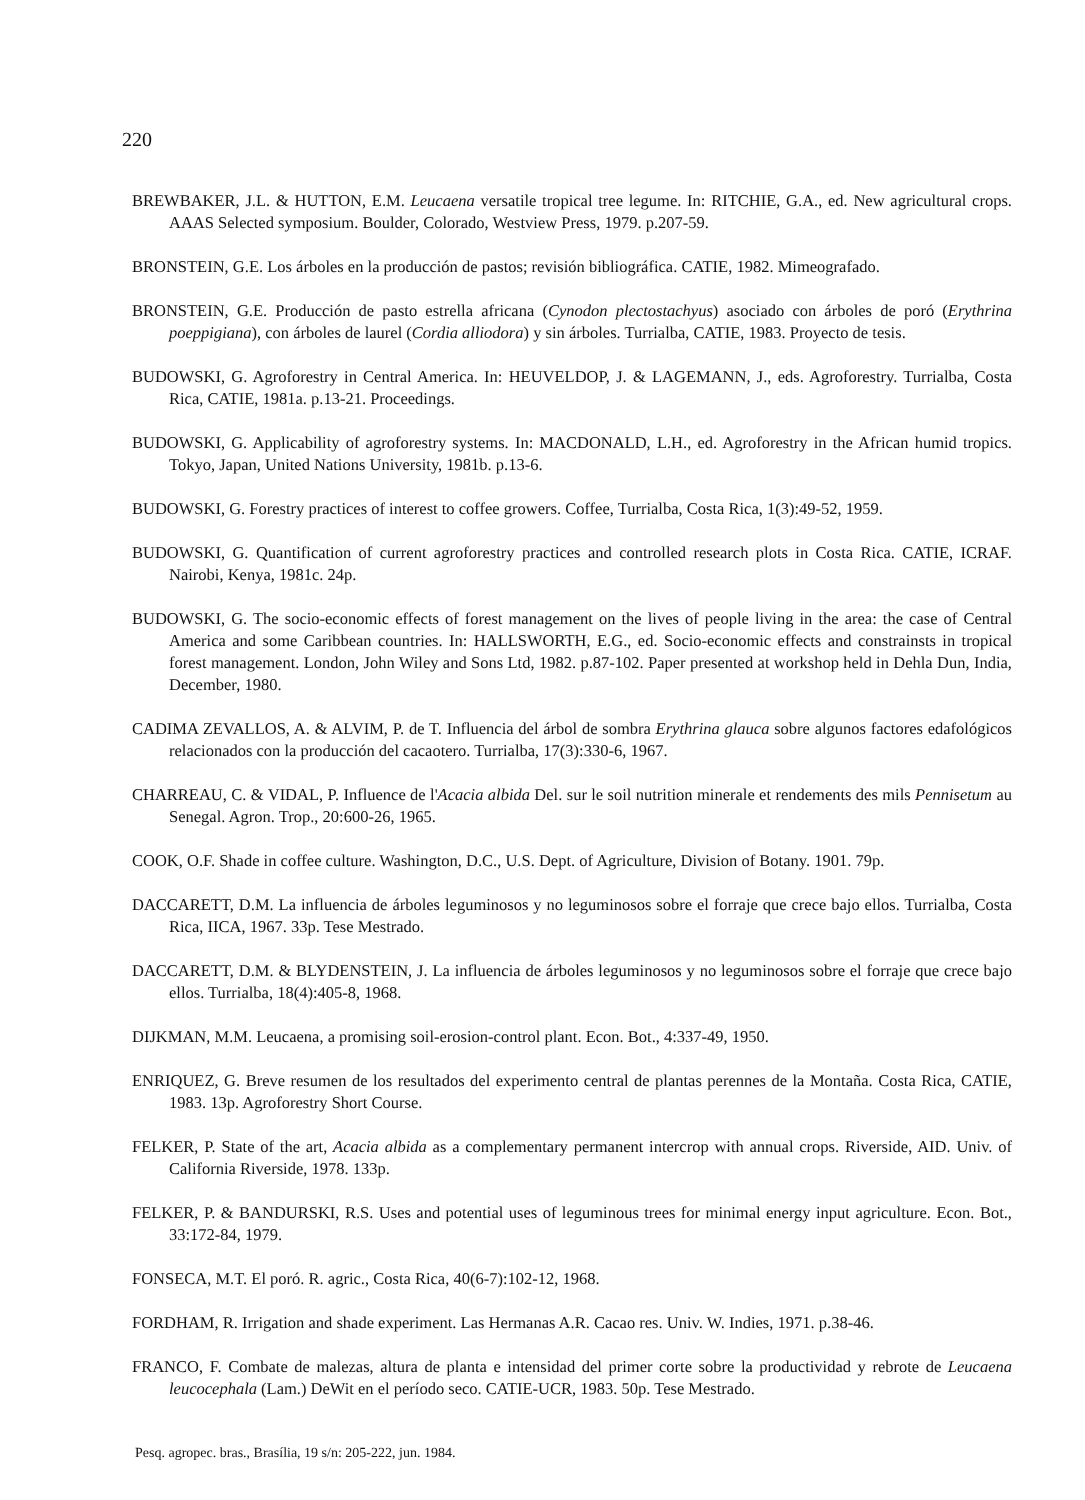220
BREWBAKER, J.L. & HUTTON, E.M. Leucaena versatile tropical tree legume. In: RITCHIE, G.A., ed. New agricultural crops. AAAS Selected symposium. Boulder, Colorado, Westview Press, 1979. p.207-59.
BRONSTEIN, G.E. Los árboles en la producción de pastos; revisión bibliográfica. CATIE, 1982. Mimeografado.
BRONSTEIN, G.E. Producción de pasto estrella africana (Cynodon plectostachyus) asociado con árboles de poró (Erythrina poeppigiana), con árboles de laurel (Cordia alliodora) y sin árboles. Turrialba, CATIE, 1983. Proyecto de tesis.
BUDOWSKI, G. Agroforestry in Central America. In: HEUVELDOP, J. & LAGEMANN, J., eds. Agroforestry. Turrialba, Costa Rica, CATIE, 1981a. p.13-21. Proceedings.
BUDOWSKI, G. Applicability of agroforestry systems. In: MACDONALD, L.H., ed. Agroforestry in the African humid tropics. Tokyo, Japan, United Nations University, 1981b. p.13-6.
BUDOWSKI, G. Forestry practices of interest to coffee growers. Coffee, Turrialba, Costa Rica, 1(3):49-52, 1959.
BUDOWSKI, G. Quantification of current agroforestry practices and controlled research plots in Costa Rica. CATIE, ICRAF. Nairobi, Kenya, 1981c. 24p.
BUDOWSKI, G. The socio-economic effects of forest management on the lives of people living in the area: the case of Central America and some Caribbean countries. In: HALLSWORTH, E.G., ed. Socio-economic effects and constrainsts in tropical forest management. London, John Wiley and Sons Ltd, 1982. p.87-102. Paper presented at workshop held in Dehla Dun, India, December, 1980.
CADIMA ZEVALLOS, A. & ALVIM, P. de T. Influencia del árbol de sombra Erythrina glauca sobre algunos factores edafológicos relacionados con la producción del cacaotero. Turrialba, 17(3):330-6, 1967.
CHARREAU, C. & VIDAL, P. Influence de l'Acacia albida Del. sur le soil nutrition minerale et rendements des mils Pennisetum au Senegal. Agron. Trop., 20:600-26, 1965.
COOK, O.F. Shade in coffee culture. Washington, D.C., U.S. Dept. of Agriculture, Division of Botany. 1901. 79p.
DACCARETT, D.M. La influencia de árboles leguminosos y no leguminosos sobre el forraje que crece bajo ellos. Turrialba, Costa Rica, IICA, 1967. 33p. Tese Mestrado.
DACCARETT, D.M. & BLYDENSTEIN, J. La influencia de árboles leguminosos y no leguminosos sobre el forraje que crece bajo ellos. Turrialba, 18(4):405-8, 1968.
DIJKMAN, M.M. Leucaena, a promising soil-erosion-control plant. Econ. Bot., 4:337-49, 1950.
ENRIQUEZ, G. Breve resumen de los resultados del experimento central de plantas perennes de la Montaña. Costa Rica, CATIE, 1983. 13p. Agroforestry Short Course.
FELKER, P. State of the art, Acacia albida as a complementary permanent intercrop with annual crops. Riverside, AID. Univ. of California Riverside, 1978. 133p.
FELKER, P. & BANDURSKI, R.S. Uses and potential uses of leguminous trees for minimal energy input agriculture. Econ. Bot., 33:172-84, 1979.
FONSECA, M.T. El poró. R. agric., Costa Rica, 40(6-7):102-12, 1968.
FORDHAM, R. Irrigation and shade experiment. Las Hermanas A.R. Cacao res. Univ. W. Indies, 1971. p.38-46.
FRANCO, F. Combate de malezas, altura de planta e intensidad del primer corte sobre la productividad y rebrote de Leucaena leucocephala (Lam.) DeWit en el período seco. CATIE-UCR, 1983. 50p. Tese Mestrado.
Pesq. agropec. bras., Brasília, 19 s/n: 205-222, jun. 1984.